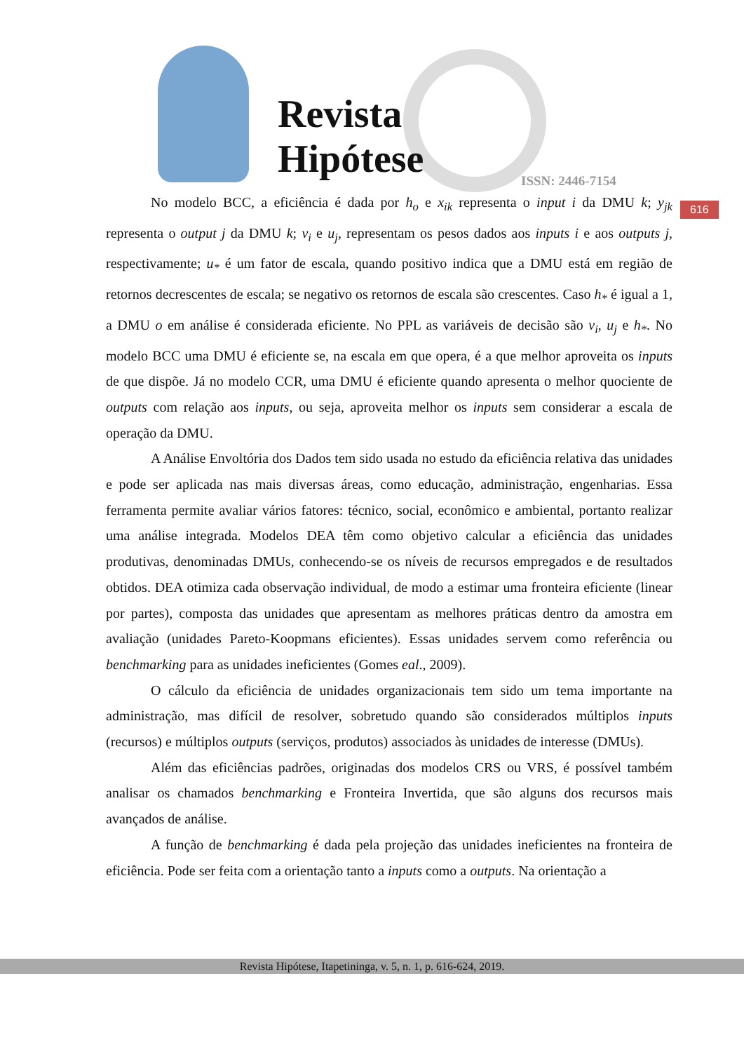Revista
Hipótese
ISSN: 2446-7154
616
No modelo BCC, a eficiência é dada por h<sub>o</sub> e x<sub>ik</sub> representa o input i da DMU k; y<sub>jk</sub> representa o output j da DMU k; v<sub>i</sub> e u<sub>j</sub>, representam os pesos dados aos inputs i e aos outputs j, respectivamente; u<sub>*</sub> é um fator de escala, quando positivo indica que a DMU está em região de retornos decrescentes de escala; se negativo os retornos de escala são crescentes. Caso h<sub>*</sub> é igual a 1, a DMU o em análise é considerada eficiente. No PPL as variáveis de decisão são v<sub>i</sub>, u<sub>j</sub> e h<sub>*</sub>. No modelo BCC uma DMU é eficiente se, na escala em que opera, é a que melhor aproveita os inputs de que dispõe. Já no modelo CCR, uma DMU é eficiente quando apresenta o melhor quociente de outputs com relação aos inputs, ou seja, aproveita melhor os inputs sem considerar a escala de operação da DMU.
A Análise Envoltória dos Dados tem sido usada no estudo da eficiência relativa das unidades e pode ser aplicada nas mais diversas áreas, como educação, administração, engenharias. Essa ferramenta permite avaliar vários fatores: técnico, social, econômico e ambiental, portanto realizar uma análise integrada. Modelos DEA têm como objetivo calcular a eficiência das unidades produtivas, denominadas DMUs, conhecendo-se os níveis de recursos empregados e de resultados obtidos. DEA otimiza cada observação individual, de modo a estimar uma fronteira eficiente (linear por partes), composta das unidades que apresentam as melhores práticas dentro da amostra em avaliação (unidades Pareto-Koopmans eficientes). Essas unidades servem como referência ou benchmarking para as unidades ineficientes (Gomes eal., 2009).
O cálculo da eficiência de unidades organizacionais tem sido um tema importante na administração, mas difícil de resolver, sobretudo quando são considerados múltiplos inputs (recursos) e múltiplos outputs (serviços, produtos) associados às unidades de interesse (DMUs).
Além das eficiências padrões, originadas dos modelos CRS ou VRS, é possível também analisar os chamados benchmarking e Fronteira Invertida, que são alguns dos recursos mais avançados de análise.
A função de benchmarking é dada pela projeção das unidades ineficientes na fronteira de eficiência. Pode ser feita com a orientação tanto a inputs como a outputs. Na orientação a
Revista Hipótese, Itapetininga, v. 5, n. 1, p. 616-624, 2019.